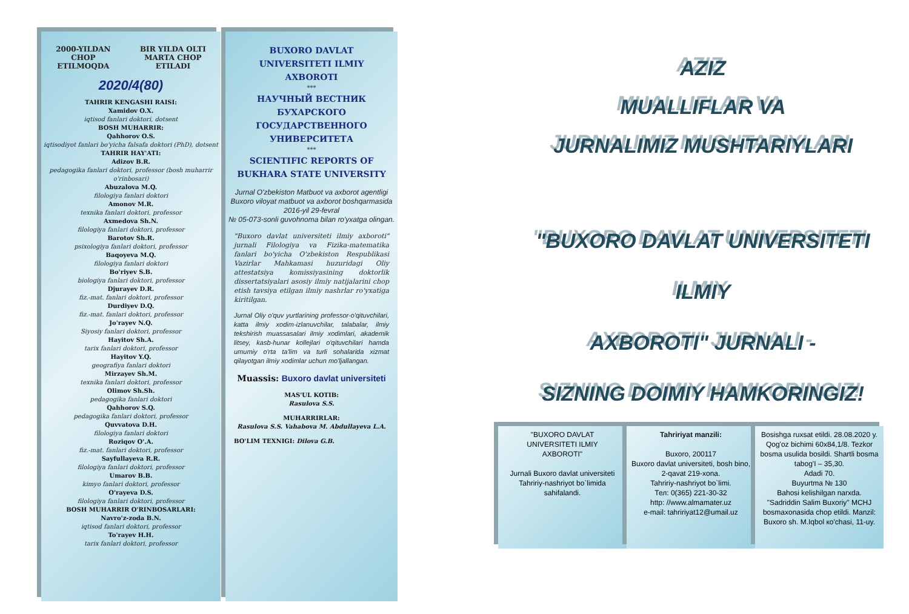2000-YILDAN
CHOP
ETILMOQDA
BIR YILDA OLTI
MARTA CHOP
ETILADI
2020/4(80)
TAHRIR KENGASHI RAISI:
Xamidov O.X.
iqtisod fanlari doktori, dotsent
BOSH MUHARRIR:
Qahhorov O.S.
iqtisodiyot fanlari bo'yicha falsafa doktori (PhD), dotsent
TAHRIR HAY'ATI:
Adizov B.R.
pedagogika fanlari doktori, professor (bosh muharrir o'rinbosari)
Abuzalova M.Q.
filologiya fanlari doktori
Amonov M.R.
texnika fanlari doktori, professor
Axmedova Sh.N.
filologiya fanlari doktori, professor
Barotov Sh.R.
psixologiya fanlari doktori, professor
Baqoyeva M.Q.
filologiya fanlari doktori
Bo'riyev S.B.
biologiya fanlari doktori, professor
Djurayev D.R.
fiz.-mat. fanlari doktori, professor
Durdiyev D.Q.
fiz.-mat. fanlari doktori, professor
Jo'rayev N.Q.
Siyosiy fanlari doktori, professor
Hayitov Sh.A.
tarix fanlari doktori, professor
Hayitov Y.Q.
geografiya fanlari doktori
Mirzayev Sh.M.
texnika fanlari doktori, professor
Olimov Sh.Sh.
pedagogika fanlari doktori
Qahhorov S.Q.
pedagogika fanlari doktori, professor
Quvvatova D.H.
filologiya fanlari doktori
Roziqov O'.A.
fiz.-mat. fanlari doktori, professor
Sayfullayeva R.R.
filologiya fanlari doktori, professor
Umarov B.B.
kimyo fanlari doktori, professor
O'rayeva D.S.
filologiya fanlari doktori, professor
BOSH MUHARRIR O'RINBOSARLARI:
Navro'z-zoda B.N.
iqtisod fanlari doktori, professor
To'rayev H.H.
tarix fanlari doktori, professor
BUXORO DAVLAT
UNIVERSITETI ILMIY
AXBOROTI
***
НАУЧНЫЙ ВЕСТНИК
БУХАРСКОГО
ГОСУДАРСТВЕННОГО
УНИВЕРСИТЕТА
***
SCIENTIFIC REPORTS OF
BUKHARA STATE UNIVERSITY
Jurnal O'zbekiston Matbuot va axborot agentligi Buxoro viloyat matbuot va axborot boshqarmasida
2016-yil 29-fevral
№ 05-073-sonli guvohnoma bilan ro'yxatga olingan.
"Buxoro davlat universiteti ilmiy axboroti" jurnali Filologiya va Fizika-matematika fanlari bo'yicha O'zbekiston Respublikasi Vazirlar Mahkamasi huzuridagi Oliy attestatsiya komissiyasining doktorlik dissertatsiyalari asosiy ilmiy natijalarini chop etish tavsiya etilgan ilmiy nashrlar ro'yxatiga kiritilgan.
Jurnal Oliy o'quv yurtlarining professor-o'qituvchilari, katta ilmiy xodim-izlanuvchilar, talabalar, ilmiy tekshirish muassasalari ilmiy xodimlari, akademik litsey, kasb-hunar kollejlari o'qituvchilari hamda umumiy o'rta ta'lim va turli sohalarida xizmat qilayotgan ilmiy xodimlar uchun mo'ljallangan.
Muassis: Buxoro davlat universiteti
MAS'UL KOTIB:
Rasulova S.S.
MUHARRIRLAR:
Rasulova S.S. Vahabova M. Abdullayeva L.A.
BO'LIM TEXNIGI: Dilova G.B.
AZIZ
MUALLIFLAR VA
JURNALIMIZ MUSHTARIYLARI
"BUXORO DAVLAT UNIVERSITETI ILMIY
AXBOROTI" JURNALI -
SIZNING DOIMIY HAMKORINGIZ!
"BUXORO DAVLAT
UNIVERSITETI ILMIY
AXBOROTI"
Jurnali Buxoro davlat universiteti Tahririy-nashriyot bo`limida sahifalandi.
Tahririyat manzili:
Buxoro, 200117
Buxoro davlat universiteti, bosh bino, 2-qavat 219-xona.
Tahririy-nashriyot bo`limi.
Тел: 0(365) 221-30-32
http: //www.almamater.uz
e-mail: tahririyat12@umail.uz
Bosishga ruxsat etildi. 28.08.2020 y. Qog'oz bichimi 60x84,1/8. Tezkor bosma usulida bosildi. Shartli bosma tabog'I – 35,30.
Adadi 70.
Buyurtma № 130
Bahosi kelishilgan narxda.
"Sadriddin Salim Buxoriy" MCHJ bosmaxonasida chop etildi. Manzil: Buxoro sh. M.Iqbol ко'chasi, 11-uy.